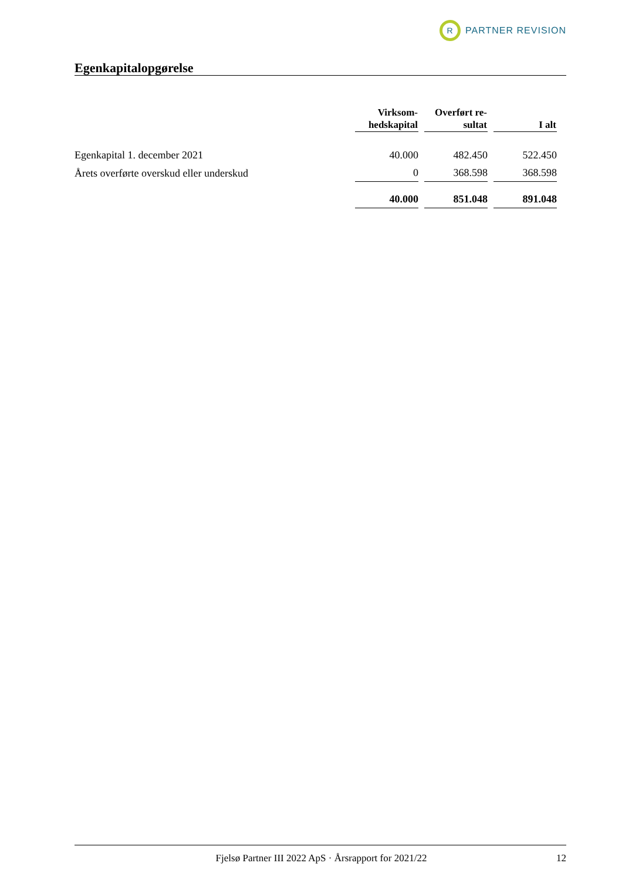R
PARTNER REVISION
Egenkapitalopgørelse
| | Virksom- hedskapital | Overført re- sultat | I alt |
| --- | --- | --- | --- |
| Egenkapital 1. december 2021 | 40.000 | 482.450 | 522.450 |
| Årets overførte overskud eller underskud | 0 | 368.598 | 368.598 |
| | 40.000 | 851.048 | 891.048 |
Fjelsø Partner III 2022 ApS · Årsrapport for 2021/22 12